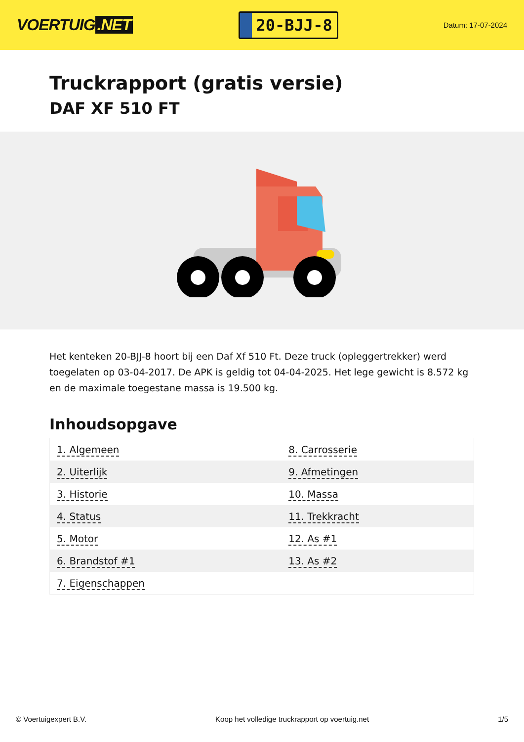VOERTUIG.NET
20-BJJ-8
Datum: 17-07-2024
Truckrapport (gratis versie)
DAF XF 510 FT
Het kenteken 20-BJJ-8 hoort bij een Daf Xf 510 Ft. Deze truck (opleggertrekker) werd toegelaten op 03-04-2017. De APK is geldig tot 04-04-2025. Het lege gewicht is 8.572 kg en de maximale toegestane massa is 19.500 kg.
Inhoudsopgave
| 1. Algemeen | 8. Carrosserie |
| 2. Uiterlijk | 9. Afmetingen |
| 3. Historie | 10. Massa |
| 4. Status | 11. Trekkracht |
| 5. Motor | 12. As #1 |
| 6. Brandstof #1 | 13. As #2 |
| 7. Eigenschappen | |
© Voertuigexpert B.V. Koop het volledige truckrapport op voertuig.net 1/5